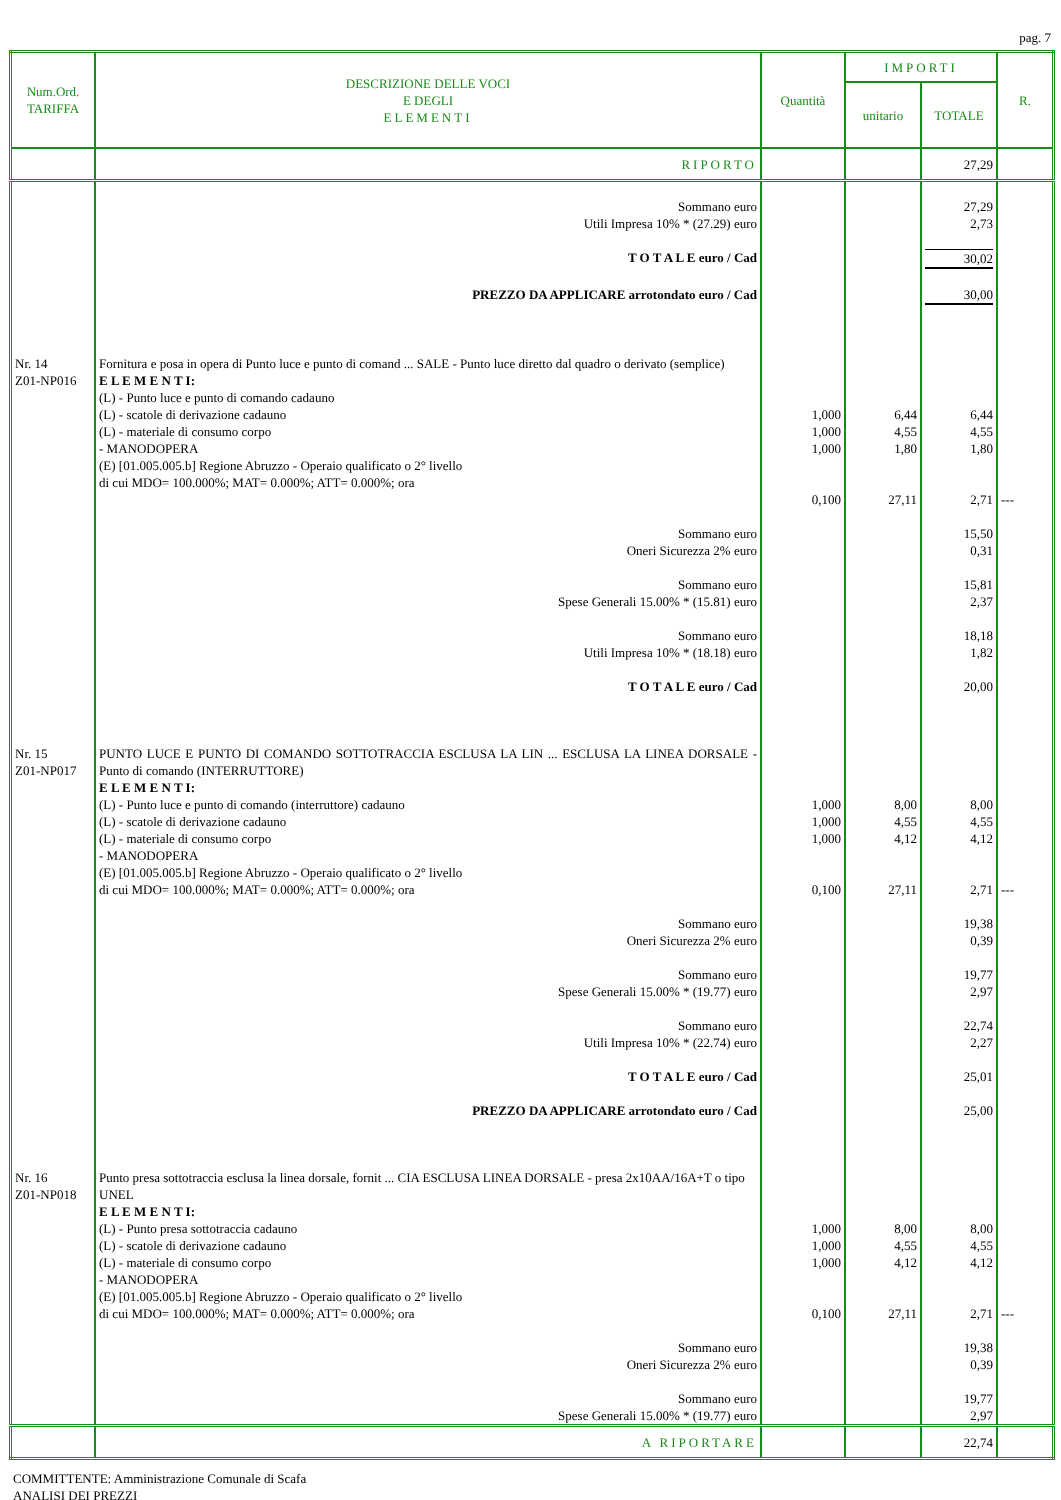pag. 7
| Num.Ord. TARIFFA | DESCRIZIONE DELLE VOCI E DEGLI ELEMENTI | Quantità | IMPORTI | | R. |
| --- | --- | --- | --- | --- | --- |
| | | | unitario | TOTALE | |
| | RIPORTO | | | 27,29 | |
| | Sommano euro Utili Impresa 10% * (27.29) euro | | | 27,29 2,73 | |
| | T O T A L E euro / Cad | | | 30,02 | |
| | PREZZO DA APPLICARE arrotondato euro / Cad | | | 30,00 | |
| Nr. 14 Z01-NP016 | Fornitura e posa in opera di Punto luce e punto di comand ... SALE - Punto luce diretto dal quadro o derivato (semplice) E L E M E N T I: (L) - Punto luce e punto di comando cadauno (L) - scatole di derivazione cadauno (L) - materiale di consumo corpo - MANODOPERA (E) [01.005.005.b] Regione Abruzzo - Operaio qualificato o 2° livello di cui MDO= 100.000%; MAT= 0.000%; ATT= 0.000%; ora | 1,000 1,000 1,000 0,100 | 6,44 4,55 1,80 27,11 | 6,44 4,55 1,80 2,71 | --- |
| | Sommano euro Oneri Sicurezza 2% euro Sommano euro Spese Generali 15.00% * (15.81) euro Sommano euro Utili Impresa 10% * (18.18) euro T O T A L E euro / Cad | | | 15,50 0,31 15,81 2,37 18,18 1,82 20,00 | |
| Nr. 15 Z01-NP017 | PUNTO LUCE E PUNTO DI COMANDO SOTTOTRACCIA ESCLUSA LA LIN ... ESCLUSA LA LINEA DORSALE - Punto di comando (INTERRUTTORE) E L E M E N T I: (L) - Punto luce e punto di comando (interruttore) cadauno (L) - scatole di derivazione cadauno (L) - materiale di consumo corpo - MANODOPERA (E) [01.005.005.b] Regione Abruzzo - Operaio qualificato o 2° livello di cui MDO= 100.000%; MAT= 0.000%; ATT= 0.000%; ora | 1,000 1,000 1,000 0,100 | 8,00 4,55 4,12 27,11 | 8,00 4,55 4,12 2,71 | --- |
| | Sommano euro Oneri Sicurezza 2% euro Sommano euro Spese Generali 15.00% * (19.77) euro Sommano euro Utili Impresa 10% * (22.74) euro T O T A L E euro / Cad PREZZO DA APPLICARE arrotondato euro / Cad | | | 19,38 0,39 19,77 2,97 22,74 2,27 25,01 25,00 | |
| Nr. 16 Z01-NP018 | Punto presa sottotraccia esclusa la linea dorsale, fornit ... CIA ESCLUSA LINEA DORSALE - presa 2x10AA/16A+T o tipo UNEL E L E M E N T I: (L) - Punto presa sottotraccia cadauno (L) - scatole di derivazione cadauno (L) - materiale di consumo corpo - MANODOPERA (E) [01.005.005.b] Regione Abruzzo - Operaio qualificato o 2° livello di cui MDO= 100.000%; MAT= 0.000%; ATT= 0.000%; ora | 1,000 1,000 1,000 0,100 | 8,00 4,55 4,12 27,11 | 8,00 4,55 4,12 2,71 | --- |
| | Sommano euro Oneri Sicurezza 2% euro Sommano euro Spese Generali 15.00% * (19.77) euro | | | 19,38 0,39 19,77 2,97 | |
| | A RIPORTARE | | | 22,74 | |
COMMITTENTE: Amministrazione Comunale di Scafa
ANALISI DEI PREZZI